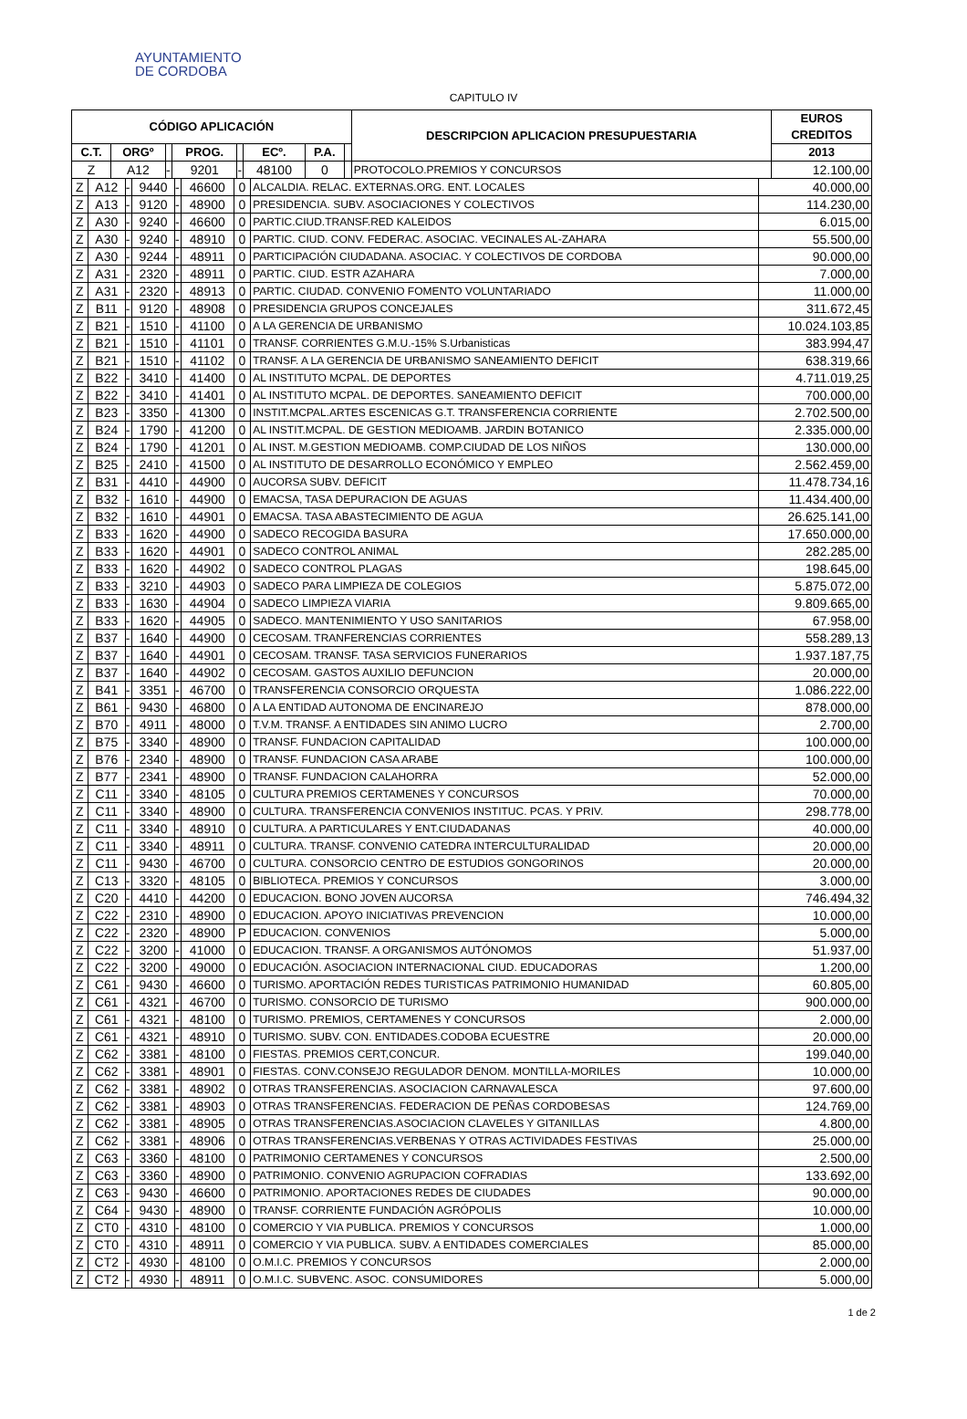AYUNTAMIENTO
DE CORDOBA
CAPITULO IV
| CÓDIGO APLICACIÓN | | | | | | | | DESCRIPCION APLICACION PRESUPUESTARIA | EUROS CREDITOS |
| --- | --- | --- | --- | --- | --- | --- | --- | --- | --- |
| C.T. | ORGº | | PROG. | | ECº. | P.A. | | | 2013 |
| Z | A12 | - | 9201 | - | 48100 | 0 | | PROTOCOLO.PREMIOS Y CONCURSOS | 12.100,00 |
| Z | A12 | - | 9440 | - | 46600 | 0 | ALCALDIA. RELAC. EXTERNAS.ORG. ENT. LOCALES | 40.000,00 |
| Z | A13 | - | 9120 | - | 48900 | 0 | PRESIDENCIA. SUBV. ASOCIACIONES Y COLECTIVOS | 114.230,00 |
| Z | A30 | - | 9240 | - | 46600 | 0 | PARTIC.CIUD.TRANSF.RED KALEIDOS | 6.015,00 |
| Z | A30 | - | 9240 | - | 48910 | 0 | PARTIC. CIUD. CONV. FEDERAC. ASOCIAC. VECINALES AL-ZAHARA | 55.500,00 |
| Z | A30 | - | 9244 | - | 48911 | 0 | PARTICIPACIÓN CIUDADANA. ASOCIAC. Y COLECTIVOS DE CORDOBA | 90.000,00 |
| Z | A31 | - | 2320 | - | 48911 | 0 | PARTIC. CIUD. ESTR AZAHARA | 7.000,00 |
| Z | A31 | - | 2320 | - | 48913 | 0 | PARTIC. CIUDAD. CONVENIO FOMENTO VOLUNTARIADO | 11.000,00 |
| Z | B11 | - | 9120 | - | 48908 | 0 | PRESIDENCIA GRUPOS CONCEJALES | 311.672,45 |
| Z | B21 | - | 1510 | - | 41100 | 0 | A LA GERENCIA DE URBANISMO | 10.024.103,85 |
| Z | B21 | - | 1510 | - | 41101 | 0 | TRANSF. CORRIENTES G.M.U.-15% S.Urbanisticas | 383.994,47 |
| Z | B21 | - | 1510 | - | 41102 | 0 | TRANSF. A LA GERENCIA DE URBANISMO SANEAMIENTO DEFICIT | 638.319,66 |
| Z | B22 | - | 3410 | - | 41400 | 0 | AL INSTITUTO MCPAL. DE DEPORTES | 4.711.019,25 |
| Z | B22 | - | 3410 | - | 41401 | 0 | AL INSTITUTO MCPAL. DE DEPORTES. SANEAMIENTO DEFICIT | 700.000,00 |
| Z | B23 | - | 3350 | - | 41300 | 0 | INSTIT.MCPAL.ARTES ESCENICAS G.T. TRANSFERENCIA CORRIENTE | 2.702.500,00 |
| Z | B24 | - | 1790 | - | 41200 | 0 | AL INSTIT.MCPAL. DE GESTION MEDIOAMB. JARDIN BOTANICO | 2.335.000,00 |
| Z | B24 | - | 1790 | - | 41201 | 0 | AL INST. M.GESTION MEDIOAMB. COMP.CIUDAD DE LOS NIÑOS | 130.000,00 |
| Z | B25 | - | 2410 | - | 41500 | 0 | AL INSTITUTO DE DESARROLLO ECONÓMICO Y EMPLEO | 2.562.459,00 |
| Z | B31 | - | 4410 | - | 44900 | 0 | AUCORSA SUBV. DEFICIT | 11.478.734,16 |
| Z | B32 | - | 1610 | - | 44900 | 0 | EMACSA, TASA DEPURACION DE AGUAS | 11.434.400,00 |
| Z | B32 | - | 1610 | - | 44901 | 0 | EMACSA. TASA ABASTECIMIENTO DE AGUA | 26.625.141,00 |
| Z | B33 | - | 1620 | - | 44900 | 0 | SADECO RECOGIDA BASURA | 17.650.000,00 |
| Z | B33 | - | 1620 | - | 44901 | 0 | SADECO CONTROL ANIMAL | 282.285,00 |
| Z | B33 | - | 1620 | - | 44902 | 0 | SADECO CONTROL PLAGAS | 198.645,00 |
| Z | B33 | - | 3210 | - | 44903 | 0 | SADECO PARA LIMPIEZA DE COLEGIOS | 5.875.072,00 |
| Z | B33 | - | 1630 | - | 44904 | 0 | SADECO LIMPIEZA VIARIA | 9.809.665,00 |
| Z | B33 | - | 1620 | - | 44905 | 0 | SADECO. MANTENIMIENTO Y USO SANITARIOS | 67.958,00 |
| Z | B37 | - | 1640 | - | 44900 | 0 | CECOSAM. TRANFERENCIAS CORRIENTES | 558.289,13 |
| Z | B37 | - | 1640 | - | 44901 | 0 | CECOSAM. TRANSF. TASA SERVICIOS FUNERARIOS | 1.937.187,75 |
| Z | B37 | - | 1640 | - | 44902 | 0 | CECOSAM. GASTOS AUXILIO DEFUNCION | 20.000,00 |
| Z | B41 | - | 3351 | - | 46700 | 0 | TRANSFERENCIA CONSORCIO ORQUESTA | 1.086.222,00 |
| Z | B61 | - | 9430 | - | 46800 | 0 | A LA ENTIDAD AUTONOMA DE ENCINAREJO | 878.000,00 |
| Z | B70 | - | 4911 | - | 48000 | 0 | T.V.M. TRANSF. A ENTIDADES SIN ANIMO LUCRO | 2.700,00 |
| Z | B75 | - | 3340 | - | 48900 | 0 | TRANSF. FUNDACION CAPITALIDAD | 100.000,00 |
| Z | B76 | - | 2340 | - | 48900 | 0 | TRANSF. FUNDACION CASA ARABE | 100.000,00 |
| Z | B77 | - | 2341 | - | 48900 | 0 | TRANSF. FUNDACION CALAHORRA | 52.000,00 |
| Z | C11 | - | 3340 | - | 48105 | 0 | CULTURA PREMIOS CERTAMENES Y CONCURSOS | 70.000,00 |
| Z | C11 | - | 3340 | - | 48900 | 0 | CULTURA. TRANSFERENCIA CONVENIOS INSTITUC. PCAS. Y PRIV. | 298.778,00 |
| Z | C11 | - | 3340 | - | 48910 | 0 | CULTURA. A PARTICULARES Y ENT.CIUDADANAS | 40.000,00 |
| Z | C11 | - | 3340 | - | 48911 | 0 | CULTURA. TRANSF. CONVENIO CATEDRA INTERCULTURALIDAD | 20.000,00 |
| Z | C11 | - | 9430 | - | 46700 | 0 | CULTURA. CONSORCIO CENTRO DE ESTUDIOS GONGORINOS | 20.000,00 |
| Z | C13 | - | 3320 | - | 48105 | 0 | BIBLIOTECA. PREMIOS Y CONCURSOS | 3.000,00 |
| Z | C20 | - | 4410 | - | 44200 | 0 | EDUCACION. BONO JOVEN AUCORSA | 746.494,32 |
| Z | C22 | - | 2310 | - | 48900 | 0 | EDUCACION. APOYO INICIATIVAS PREVENCION | 10.000,00 |
| Z | C22 | - | 2320 | - | 48900 | P | EDUCACION. CONVENIOS | 5.000,00 |
| Z | C22 | - | 3200 | - | 41000 | 0 | EDUCACION. TRANSF. A ORGANISMOS AUTÓNOMOS | 51.937,00 |
| Z | C22 | - | 3200 | - | 49000 | 0 | EDUCACIÓN. ASOCIACION INTERNACIONAL CIUD. EDUCADORAS | 1.200,00 |
| Z | C61 | - | 9430 | - | 46600 | 0 | TURISMO. APORTACIÓN REDES TURISTICAS PATRIMONIO HUMANIDAD | 60.805,00 |
| Z | C61 | - | 4321 | - | 46700 | 0 | TURISMO. CONSORCIO DE TURISMO | 900.000,00 |
| Z | C61 | - | 4321 | - | 48100 | 0 | TURISMO. PREMIOS, CERTAMENES Y CONCURSOS | 2.000,00 |
| Z | C61 | - | 4321 | - | 48910 | 0 | TURISMO. SUBV. CON. ENTIDADES.CODOBA ECUESTRE | 20.000,00 |
| Z | C62 | - | 3381 | - | 48100 | 0 | FIESTAS. PREMIOS CERT,CONCUR. | 199.040,00 |
| Z | C62 | - | 3381 | - | 48901 | 0 | FIESTAS. CONV.CONSEJO REGULADOR DENOM. MONTILLA-MORILES | 10.000,00 |
| Z | C62 | - | 3381 | - | 48902 | 0 | OTRAS TRANSFERENCIAS. ASOCIACION CARNAVALESCA | 97.600,00 |
| Z | C62 | - | 3381 | - | 48903 | 0 | OTRAS TRANSFERENCIAS. FEDERACION DE PEÑAS CORDOBESAS | 124.769,00 |
| Z | C62 | - | 3381 | - | 48905 | 0 | OTRAS TRANSFERENCIAS.ASOCIACION CLAVELES Y GITANILLAS | 4.800,00 |
| Z | C62 | - | 3381 | - | 48906 | 0 | OTRAS TRANSFERENCIAS.VERBENAS Y OTRAS ACTIVIDADES FESTIVAS | 25.000,00 |
| Z | C63 | - | 3360 | - | 48100 | 0 | PATRIMONIO CERTAMENES Y CONCURSOS | 2.500,00 |
| Z | C63 | - | 3360 | - | 48900 | 0 | PATRIMONIO. CONVENIO AGRUPACION COFRADIAS | 133.692,00 |
| Z | C63 | - | 9430 | - | 46600 | 0 | PATRIMONIO. APORTACIONES REDES DE CIUDADES | 90.000,00 |
| Z | C64 | - | 9430 | - | 48900 | 0 | TRANSF. CORRIENTE FUNDACIÓN AGRÓPOLIS | 10.000,00 |
| Z | CT0 | - | 4310 | - | 48100 | 0 | COMERCIO Y VIA PUBLICA. PREMIOS Y CONCURSOS | 1.000,00 |
| Z | CT0 | - | 4310 | - | 48911 | 0 | COMERCIO Y VIA PUBLICA. SUBV. A ENTIDADES COMERCIALES | 85.000,00 |
| Z | CT2 | - | 4930 | - | 48100 | 0 | O.M.I.C. PREMIOS Y CONCURSOS | 2.000,00 |
| Z | CT2 | - | 4930 | - | 48911 | 0 | O.M.I.C. SUBVENC. ASOC. CONSUMIDORES | 5.000,00 |
1 de 2